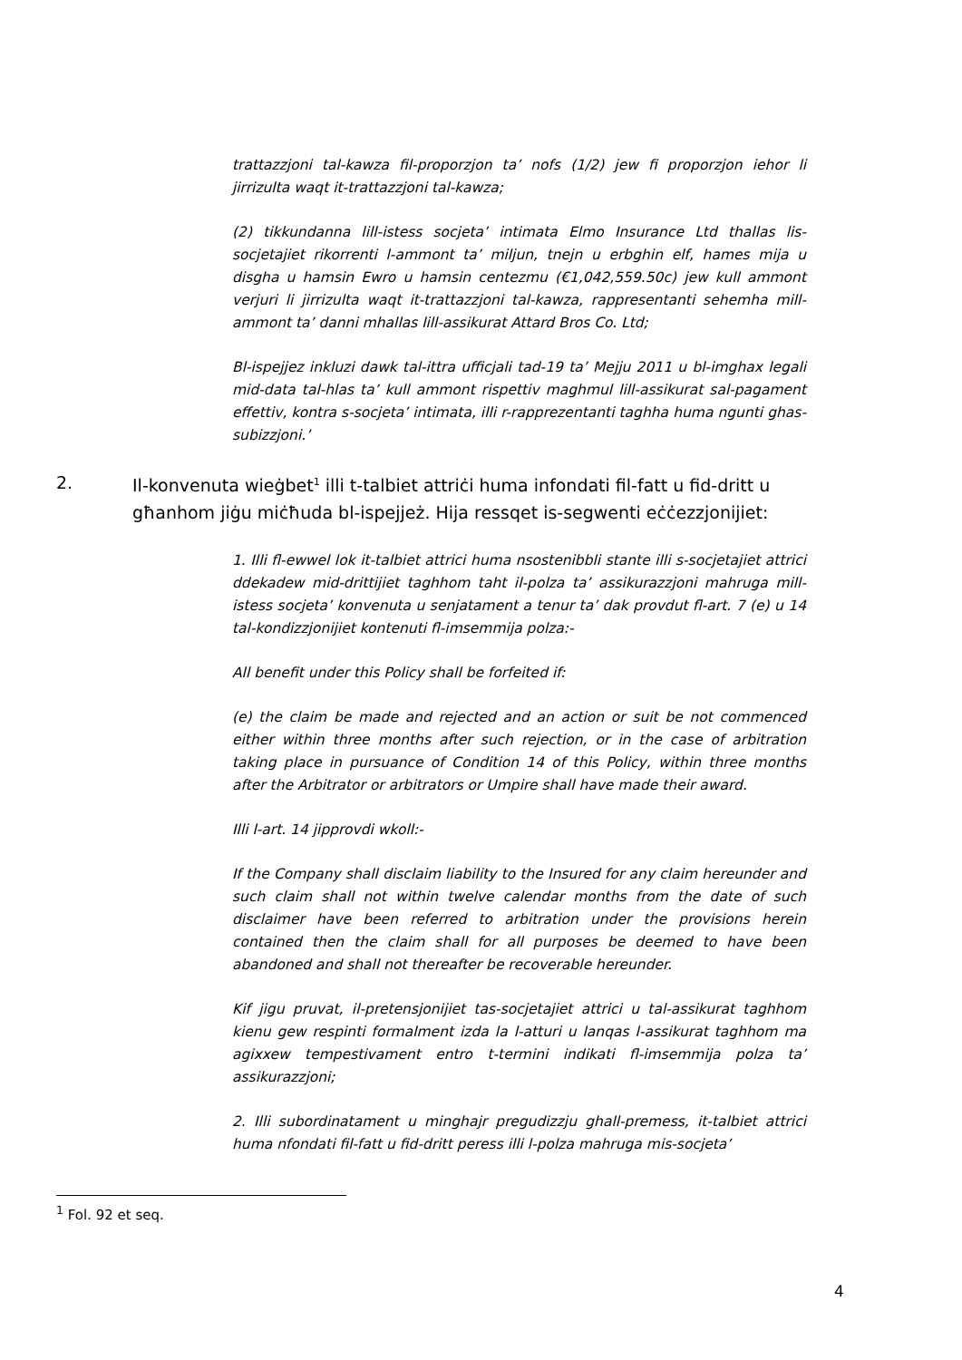trattazzjoni tal-kawza fil-proporzjon ta’ nofs (1/2) jew fi proporzjon iehor li jirrizulta waqt it-trattazzjoni tal-kawza;
(2) tikkundanna lill-istess socjeta’ intimata Elmo Insurance Ltd thallas lis-socjetajiet rikorrenti l-ammont ta’ miljun, tnejn u erbghin elf, hames mija u disgha u hamsin Ewro u hamsin centezmu (€1,042,559.50c) jew kull ammont verjuri li jirrizulta waqt it-trattazzjoni tal-kawza, rappresentanti sehemha mill-ammont ta’ danni mhallas lill-assikurat Attard Bros Co. Ltd;
Bl-ispejjez inkluzi dawk tal-ittra ufficjali tad-19 ta’ Mejju 2011 u bl-imghax legali mid-data tal-hlas ta’ kull ammont rispettiv maghmul lill-assikurat sal-pagament effettiv, kontra s-socjeta’ intimata, illi r-rapprezentanti taghha huma ngunti ghas-subizzjoni.’
2. Il-konvenuta wieġbet<sup>1</sup> illi t-talbiet attriċi huma infondati fil-fatt u fid-dritt u għanhom jiġu miċħuda bl-ispejjeż. Hija ressqet is-segwenti eċċezzjonijiet:
1. Illi fl-ewwel lok it-talbiet attrici huma nsostenibbli stante illi s-socjetajiet attrici ddekadew mid-drittijiet taghhom taht il-polza ta’ assikurazzjoni mahruga mill-istess socjeta’ konvenuta u senjatament a tenur ta’ dak provdut fl-art. 7 (e) u 14 tal-kondizzjonijiet kontenuti fl-imsemmija polza:-
All benefit under this Policy shall be forfeited if:
(e) the claim be made and rejected and an action or suit be not commenced either within three months after such rejection, or in the case of arbitration taking place in pursuance of Condition 14 of this Policy, within three months after the Arbitrator or arbitrators or Umpire shall have made their award.
Illi l-art. 14 jipprovdi wkoll:-
If the Company shall disclaim liability to the Insured for any claim hereunder and such claim shall not within twelve calendar months from the date of such disclaimer have been referred to arbitration under the provisions herein contained then the claim shall for all purposes be deemed to have been abandoned and shall not thereafter be recoverable hereunder.
Kif jigu pruvat, il-pretensjonijiet tas-socjetajiet attrici u tal-assikurat taghhom kienu gew respinti formalment izda la l-atturi u lanqas l-assikurat taghhom ma agixxew tempestivament entro t-termini indikati fl-imsemmija polza ta’ assikurazzjoni;
2. Illi subordinatament u minghajr pregudizzju ghall-premess, it-talbiet attrici huma nfondati fil-fatt u fid-dritt peress illi l-polza mahruga mis-socjeta’
<sup>1</sup> Fol. 92 et seq.
4